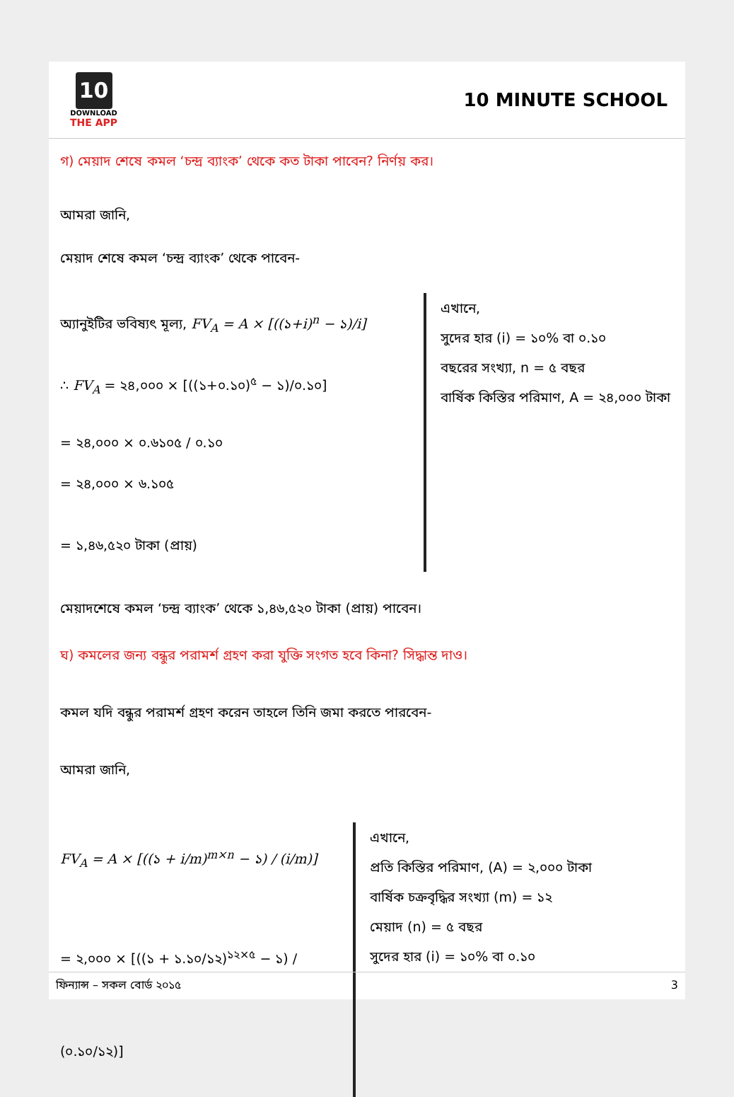10
DOWNLOAD
THE APP
10 MINUTE SCHOOL
গ) মেয়াদ শেষে কমল ‘চন্দ্র ব্যাংক’ থেকে কত টাকা পাবেন? নির্ণয় কর।
আমরা জানি,
মেয়াদ শেষে কমল ‘চন্দ্র ব্যাংক’ থেকে পাবেন-
অ্যানুইটির ভবিষ্যৎ মূল্য, FV<sub>A</sub> = A × [((১+i)<sup>n</sup> − ১)/i]
∴ FV<sub>A</sub> = ২৪,০০০ × [((১+০.১০)<sup>৫</sup> − ১)/০.১০]
= ২৪,০০০ × ০.৬১০৫ / ০.১০
= ২৪,০০০ × ৬.১০৫
= ১,৪৬,৫২০ টাকা (প্রায়)
এখানে,
সুদের হার (i) = ১০% বা ০.১০
বছরের সংখ্যা, n = ৫ বছর
বার্ষিক কিস্তির পরিমাণ, A = ২৪,০০০ টাকা
মেয়াদশেষে কমল ‘চন্দ্র ব্যাংক’ থেকে ১,৪৬,৫২০ টাকা (প্রায়) পাবেন।
ঘ) কমলের জন্য বন্ধুর পরামর্শ গ্রহণ করা যুক্তি সংগত হবে কিনা? সিদ্ধান্ত দাও।
কমল যদি বন্ধুর পরামর্শ গ্রহণ করেন তাহলে তিনি জমা করতে পারবেন-
আমরা জানি,
FV<sub>A</sub> = A × [((১ + i/m)<sup>m×n</sup> − ১) / (i/m)]
= ২,০০০ × [((১ + ১.১০/১২)<sup>১২×৫</sup> − ১) / (০.১০/১২)]
এখানে,
প্রতি কিস্তির পরিমাণ, (A) = ২,০০০ টাকা
বার্ষিক চক্রবৃদ্ধির সংখ্যা (m) = ১২
মেয়াদ (n) = ৫ বছর
সুদের হার (i) = ১০% বা ০.১০
ফিন্যান্স – সকল বোর্ড ২০১৫ 3